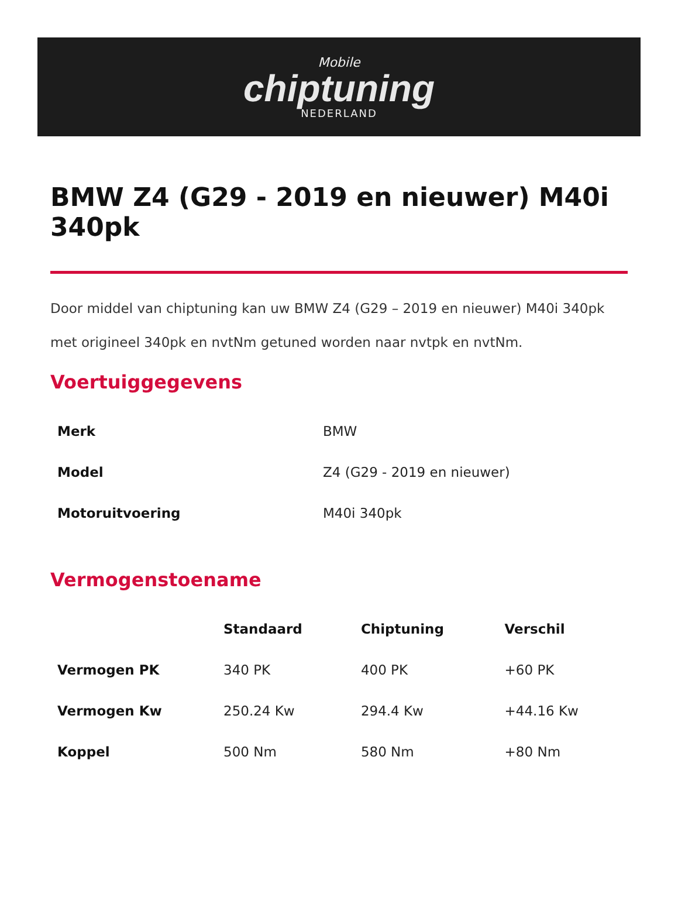Mobile
chiptuning
NEDERLAND
BMW Z4 (G29 - 2019 en nieuwer) M40i 340pk
Door middel van chiptuning kan uw BMW Z4 (G29 – 2019 en nieuwer) M40i 340pk met origineel 340pk en nvtNm getuned worden naar nvtpk en nvtNm.
Voertuiggegevens
| Merk | BMW |
| Model | Z4 (G29 - 2019 en nieuwer) |
| Motoruitvoering | M40i 340pk |
Vermogenstoename
| | Standaard | Chiptuning | Verschil |
| --- | --- | --- | --- |
| Vermogen PK | 340 PK | 400 PK | +60 PK |
| Vermogen Kw | 250.24 Kw | 294.4 Kw | +44.16 Kw |
| Koppel | 500 Nm | 580 Nm | +80 Nm |